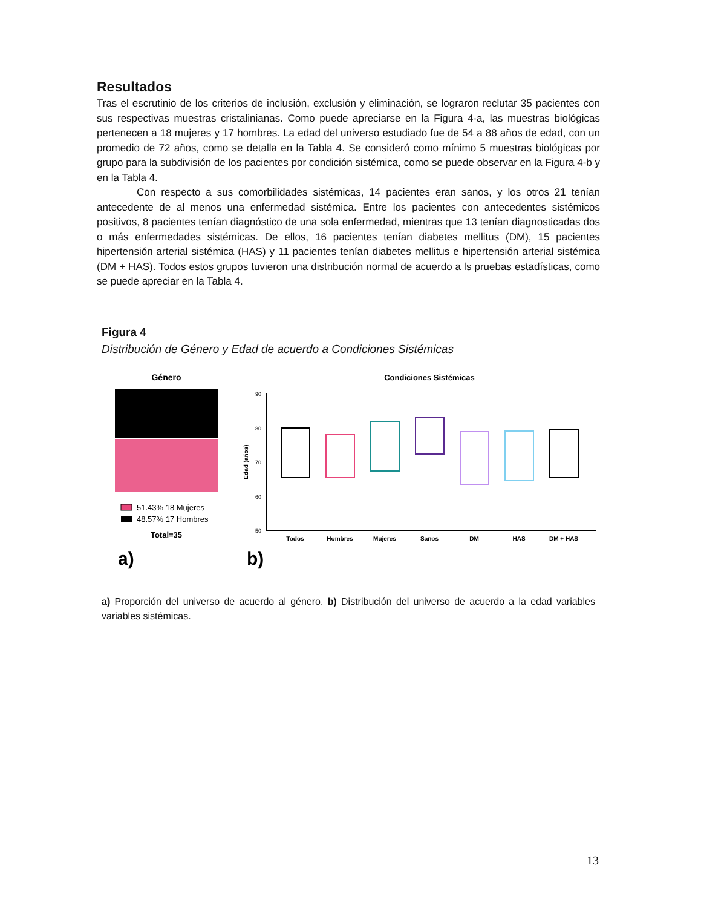Resultados
Tras el escrutinio de los criterios de inclusión, exclusión y eliminación, se lograron reclutar 35 pacientes con sus respectivas muestras cristalinianas. Como puede apreciarse en la Figura 4-a, las muestras biológicas pertenecen a 18 mujeres y 17 hombres. La edad del universo estudiado fue de 54 a 88 años de edad, con un promedio de 72 años, como se detalla en la Tabla 4. Se consideró como mínimo 5 muestras biológicas por grupo para la subdivisión de los pacientes por condición sistémica, como se puede observar en la Figura 4-b y en la Tabla 4.
Con respecto a sus comorbilidades sistémicas, 14 pacientes eran sanos, y los otros 21 tenían antecedente de al menos una enfermedad sistémica. Entre los pacientes con antecedentes sistémicos positivos, 8 pacientes tenían diagnóstico de una sola enfermedad, mientras que 13 tenían diagnosticadas dos o más enfermedades sistémicas. De ellos, 16 pacientes tenían diabetes mellitus (DM), 15 pacientes hipertensión arterial sistémica (HAS) y 11 pacientes tenían diabetes mellitus e hipertensión arterial sistémica (DM + HAS). Todos estos grupos tuvieron una distribución normal de acuerdo a ls pruebas estadísticas, como se puede apreciar en la Tabla 4.
Figura 4
Distribución de Género y Edad de acuerdo a Condiciones Sistémicas
Género
51.43% 18 Mujeres
48.57% 17 Hombres
Total=35
a)
b)
Condiciones Sistémicas
90
80
70
60
50
Edad (años)
Todos
Hombres
Mujeres
Sanos
DM
HAS
DM + HAS
a) Proporción del universo de acuerdo al género. b) Distribución del universo de acuerdo a la edad variables variables sistémicas.
13